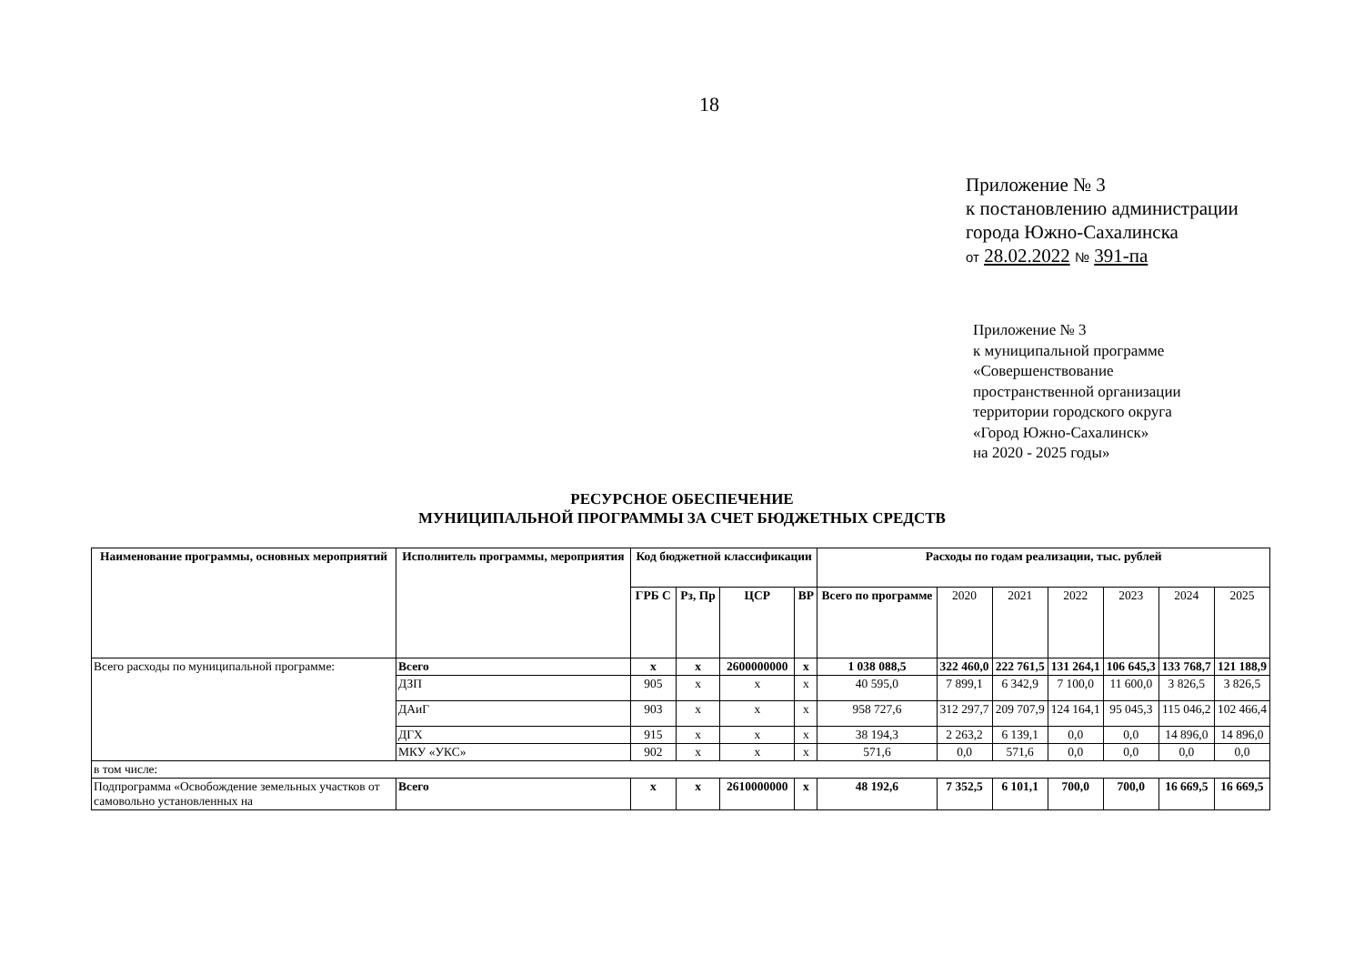18
Приложение № 3
к постановлению администрации
города Южно-Сахалинска
от 28.02.2022 № 391-па
Приложение № 3
к муниципальной программе
«Совершенствование
пространственной организации
территории городского округа
«Город Южно-Сахалинск»
на 2020 - 2025 годы»
РЕСУРСНОЕ ОБЕСПЕЧЕНИЕ
МУНИЦИПАЛЬНОЙ ПРОГРАММЫ ЗА СЧЕТ БЮДЖЕТНЫХ СРЕДСТВ
| Наименование программы, основных мероприятий | Исполнитель программы, мероприятия | Код бюджетной классификации | | | | Расходы по годам реализации, тыс. рублей | | | | | | |
| --- | --- | --- | --- | --- | --- | --- | --- | --- | --- | --- | --- | --- |
| | | ГРБ С | Рз, Пр | ЦСР | ВР | Всего по программе | 2020 | 2021 | 2022 | 2023 | 2024 | 2025 |
| Всего расходы по муниципальной программе: | Всего | x | x | 2600000000 | x | 1 038 088,5 | 322 460,0 | 222 761,5 | 131 264,1 | 106 645,3 | 133 768,7 | 121 188,9 |
| | ДЗП | 905 | x | x | x | 40 595,0 | 7 899,1 | 6 342,9 | 7 100,0 | 11 600,0 | 3 826,5 | 3 826,5 |
| | ДАиГ | 903 | x | x | x | 958 727,6 | 312 297,7 | 209 707,9 | 124 164,1 | 95 045,3 | 115 046,2 | 102 466,4 |
| | ДГХ | 915 | x | x | x | 38 194,3 | 2 263,2 | 6 139,1 | 0,0 | 0,0 | 14 896,0 | 14 896,0 |
| | МКУ «УКС» | 902 | x | x | x | 571,6 | 0,0 | 571,6 | 0,0 | 0,0 | 0,0 | 0,0 |
| в том числе: | | | | | | | | | | | | |
| Подпрограмма «Освобождение земельных участков от самовольно установленных на | Всего | x | x | 2610000000 | x | 48 192,6 | 7 352,5 | 6 101,1 | 700,0 | 700,0 | 16 669,5 | 16 669,5 |